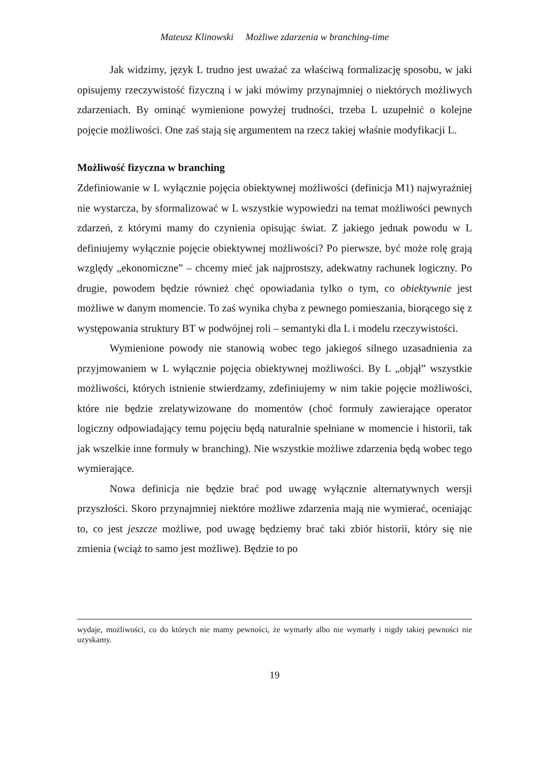Mateusz Klinowski Możliwe zdarzenia w branching-time
Jak widzimy, język L trudno jest uważać za właściwą formalizację sposobu, w jaki opisujemy rzeczywistość fizyczną i w jaki mówimy przynajmniej o niektórych możliwych zdarzeniach. By ominąć wymienione powyżej trudności, trzeba L uzupełnić o kolejne pojęcie możliwości. One zaś stają się argumentem na rzecz takiej właśnie modyfikacji L.
Możliwość fizyczna w branching
Zdefiniowanie w L wyłącznie pojęcia obiektywnej możliwości (definicja M1) najwyraźniej nie wystarcza, by sformalizować w L wszystkie wypowiedzi na temat możliwości pewnych zdarzeń, z którymi mamy do czynienia opisując świat. Z jakiego jednak powodu w L definiujemy wyłącznie pojęcie obiektywnej możliwości? Po pierwsze, być może rolę grają względy „ekonomiczne” – chcemy mieć jak najprostszy, adekwatny rachunek logiczny. Po drugie, powodem będzie również chęć opowiadania tylko o tym, co obiektywnie jest możliwe w danym momencie. To zaś wynika chyba z pewnego pomieszania, biorącego się z występowania struktury BT w podwójnej roli – semantyki dla L i modelu rzeczywistości.
Wymienione powody nie stanowią wobec tego jakiegoś silnego uzasadnienia za przyjmowaniem w L wyłącznie pojęcia obiektywnej możliwości. By L „objął” wszystkie możliwości, których istnienie stwierdzamy, zdefiniujemy w nim takie pojęcie możliwości, które nie będzie zrelatywizowane do momentów (choć formuły zawierające operator logiczny odpowiadający temu pojęciu będą naturalnie spełniane w momencie i historii, tak jak wszelkie inne formuły w branching). Nie wszystkie możliwe zdarzenia będą wobec tego wymierające.
Nowa definicja nie będzie brać pod uwagę wyłącznie alternatywnych wersji przyszłości. Skoro przynajmniej niektóre możliwe zdarzenia mają nie wymierać, oceniając to, co jest jeszcze możliwe, pod uwagę będziemy brać taki zbiór historii, który się nie zmienia (wciąż to samo jest możliwe). Będzie to po
wydaje, możliwości, co do których nie mamy pewności, że wymarły albo nie wymarły i nigdy takiej pewności nie uzyskamy.
19